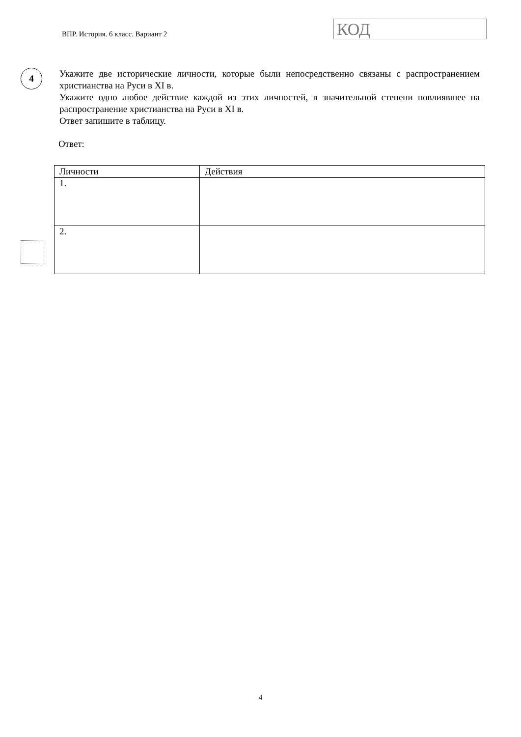ВПР. История. 6 класс. Вариант 2
КОД
4
Укажите две исторические личности, которые были непосредственно связаны с распространением христианства на Руси в XI в.
Укажите одно любое действие каждой из этих личностей, в значительной степени повлиявшее на распространение христианства на Руси в XI в.
Ответ запишите в таблицу.
Ответ:
| Личности | Действия |
| 1. | |
| 2. | |
4